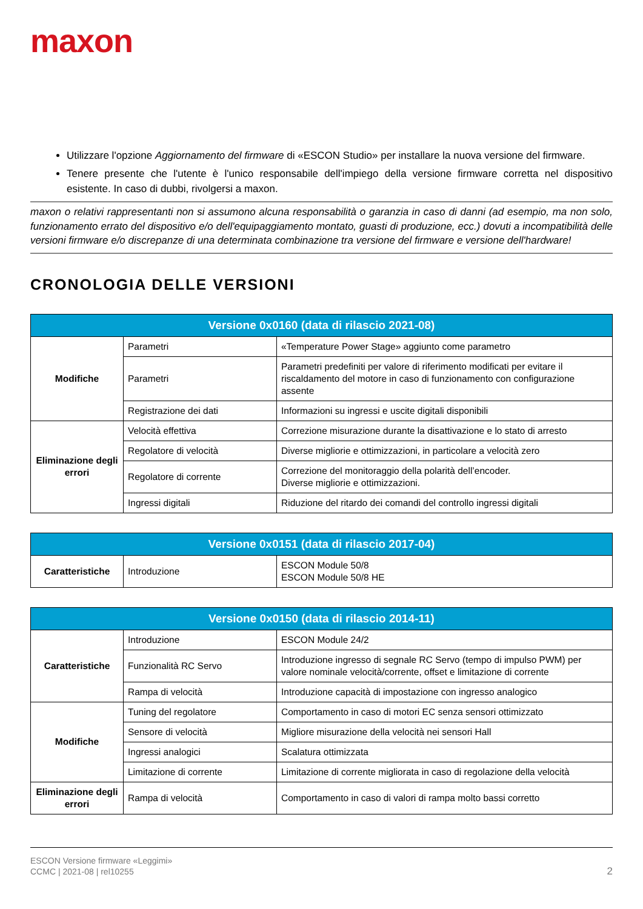maxon
Utilizzare l'opzione Aggiornamento del firmware di «ESCON Studio» per installare la nuova versione del firmware.
Tenere presente che l'utente è l'unico responsabile dell'impiego della versione firmware corretta nel dispositivo esistente. In caso di dubbi, rivolgersi a maxon.
maxon o relativi rappresentanti non si assumono alcuna responsabilità o garanzia in caso di danni (ad esempio, ma non solo, funzionamento errato del dispositivo e/o dell'equipaggiamento montato, guasti di produzione, ecc.) dovuti a incompatibilità delle versioni firmware e/o discrepanze di una determinata combinazione tra versione del firmware e versione dell'hardware!
CRONOLOGIA DELLE VERSIONI
| Versione 0x0160 (data di rilascio 2021-08) | | |
| --- | --- | --- |
| Modifiche | Parametri | «Temperature Power Stage» aggiunto come parametro |
| | Parametri | Parametri predefiniti per valore di riferimento modificati per evitare il riscaldamento del motore in caso di funzionamento con configurazione assente |
| | Registrazione dei dati | Informazioni su ingressi e uscite digitali disponibili |
| Eliminazione degli errori | Velocità effettiva | Correzione misurazione durante la disattivazione e lo stato di arresto |
| | Regolatore di velocità | Diverse migliorie e ottimizzazioni, in particolare a velocità zero |
| | Regolatore di corrente | Correzione del monitoraggio della polarità dell’encoder. Diverse migliorie e ottimizzazioni. |
| | Ingressi digitali | Riduzione del ritardo dei comandi del controllo ingressi digitali |
| Versione 0x0151 (data di rilascio 2017-04) | | |
| --- | --- | --- |
| Caratteristiche | Introduzione | ESCON Module 50/8 ESCON Module 50/8 HE |
| Versione 0x0150 (data di rilascio 2014-11) | | |
| --- | --- | --- |
| Caratteristiche | Introduzione | ESCON Module 24/2 |
| | Funzionalità RC Servo | Introduzione ingresso di segnale RC Servo (tempo di impulso PWM) per valore nominale velocità/corrente, offset e limitazione di corrente |
| | Rampa di velocità | Introduzione capacità di impostazione con ingresso analogico |
| Modifiche | Tuning del regolatore | Comportamento in caso di motori EC senza sensori ottimizzato |
| | Sensore di velocità | Migliore misurazione della velocità nei sensori Hall |
| | Ingressi analogici | Scalatura ottimizzata |
| | Limitazione di corrente | Limitazione di corrente migliorata in caso di regolazione della velocità |
| Eliminazione degli errori | Rampa di velocità | Comportamento in caso di valori di rampa molto bassi corretto |
ESCON Versione firmware «Leggimi»
CCMC | 2021-08 | rel10255
2